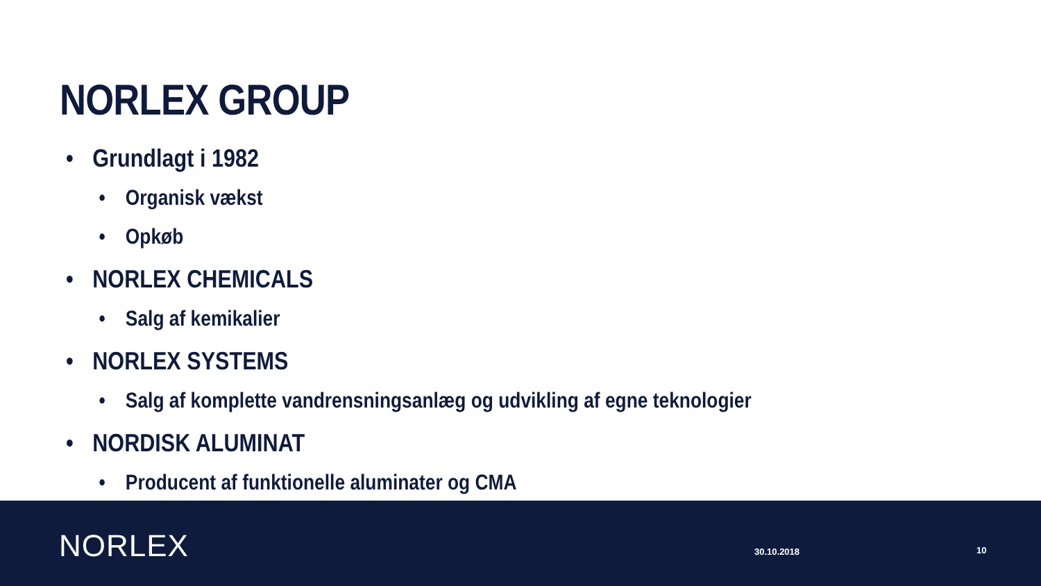NORLEX GROUP
• Grundlagt i 1982
• Organisk vækst
• Opkøb
• NORLEX CHEMICALS
• Salg af kemikalier
• NORLEX SYSTEMS
• Salg af komplette vandrensningsanlæg og udvikling af egne teknologier
• NORDISK ALUMINAT
• Producent af funktionelle aluminater og CMA
NORLEX 30.10.2018 10